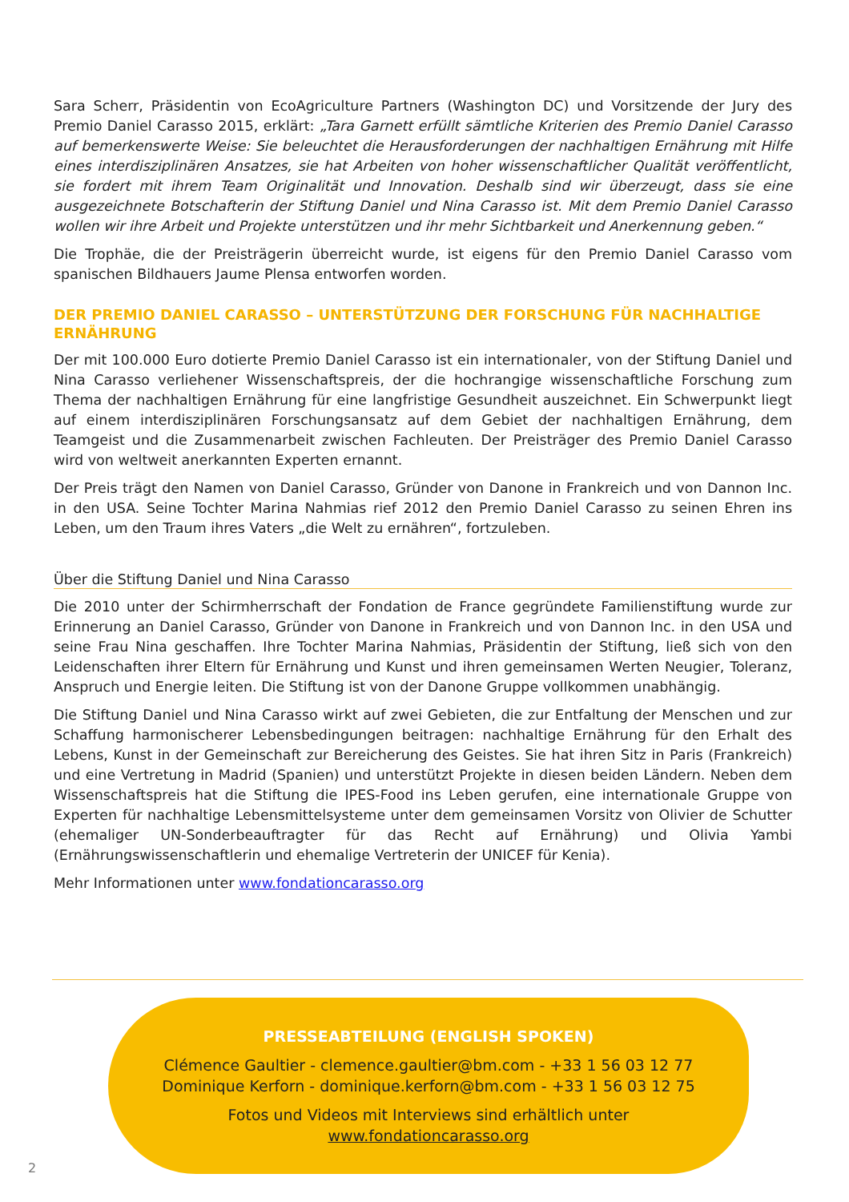Sara Scherr, Präsidentin von EcoAgriculture Partners (Washington DC) und Vorsitzende der Jury des Premio Daniel Carasso 2015, erklärt: „Tara Garnett erfüllt sämtliche Kriterien des Premio Daniel Carasso auf bemerkenswerte Weise: Sie beleuchtet die Herausforderungen der nachhaltigen Ernährung mit Hilfe eines interdisziplinären Ansatzes, sie hat Arbeiten von hoher wissenschaftlicher Qualität veröffentlicht, sie fordert mit ihrem Team Originalität und Innovation. Deshalb sind wir überzeugt, dass sie eine ausgezeichnete Botschafterin der Stiftung Daniel und Nina Carasso ist. Mit dem Premio Daniel Carasso wollen wir ihre Arbeit und Projekte unterstützen und ihr mehr Sichtbarkeit und Anerkennung geben.“
Die Trophäe, die der Preisträgerin überreicht wurde, ist eigens für den Premio Daniel Carasso vom spanischen Bildhauers Jaume Plensa entworfen worden.
DER PREMIO DANIEL CARASSO – UNTERSTÜTZUNG DER FORSCHUNG FÜR NACHHALTIGE ERNÄHRUNG
Der mit 100.000 Euro dotierte Premio Daniel Carasso ist ein internationaler, von der Stiftung Daniel und Nina Carasso verliehener Wissenschaftspreis, der die hochrangige wissenschaftliche Forschung zum Thema der nachhaltigen Ernährung für eine langfristige Gesundheit auszeichnet. Ein Schwerpunkt liegt auf einem interdisziplinären Forschungsansatz auf dem Gebiet der nachhaltigen Ernährung, dem Teamgeist und die Zusammenarbeit zwischen Fachleuten. Der Preisträger des Premio Daniel Carasso wird von weltweit anerkannten Experten ernannt.
Der Preis trägt den Namen von Daniel Carasso, Gründer von Danone in Frankreich und von Dannon Inc. in den USA. Seine Tochter Marina Nahmias rief 2012 den Premio Daniel Carasso zu seinen Ehren ins Leben, um den Traum ihres Vaters „die Welt zu ernähren“, fortzuleben.
Über die Stiftung Daniel und Nina Carasso
Die 2010 unter der Schirmherrschaft der Fondation de France gegründete Familienstiftung wurde zur Erinnerung an Daniel Carasso, Gründer von Danone in Frankreich und von Dannon Inc. in den USA und seine Frau Nina geschaffen. Ihre Tochter Marina Nahmias, Präsidentin der Stiftung, ließ sich von den Leidenschaften ihrer Eltern für Ernährung und Kunst und ihren gemeinsamen Werten Neugier, Toleranz, Anspruch und Energie leiten. Die Stiftung ist von der Danone Gruppe vollkommen unabhängig.
Die Stiftung Daniel und Nina Carasso wirkt auf zwei Gebieten, die zur Entfaltung der Menschen und zur Schaffung harmonischerer Lebensbedingungen beitragen: nachhaltige Ernährung für den Erhalt des Lebens, Kunst in der Gemeinschaft zur Bereicherung des Geistes. Sie hat ihren Sitz in Paris (Frankreich) und eine Vertretung in Madrid (Spanien) und unterstützt Projekte in diesen beiden Ländern. Neben dem Wissenschaftspreis hat die Stiftung die IPES-Food ins Leben gerufen, eine internationale Gruppe von Experten für nachhaltige Lebensmittelsysteme unter dem gemeinsamen Vorsitz von Olivier de Schutter (ehemaliger UN-Sonderbeauftragter für das Recht auf Ernährung) und Olivia Yambi (Ernährungswissenschaftlerin und ehemalige Vertreterin der UNICEF für Kenia).
Mehr Informationen unter www.fondationcarasso.org
PRESSEABTEILUNG (ENGLISH SPOKEN)
Clémence Gaultier - clemence.gaultier@bm.com - +33 1 56 03 12 77
Dominique Kerforn - dominique.kerforn@bm.com - +33 1 56 03 12 75
Fotos und Videos mit Interviews sind erhältlich unter
www.fondationcarasso.org
2